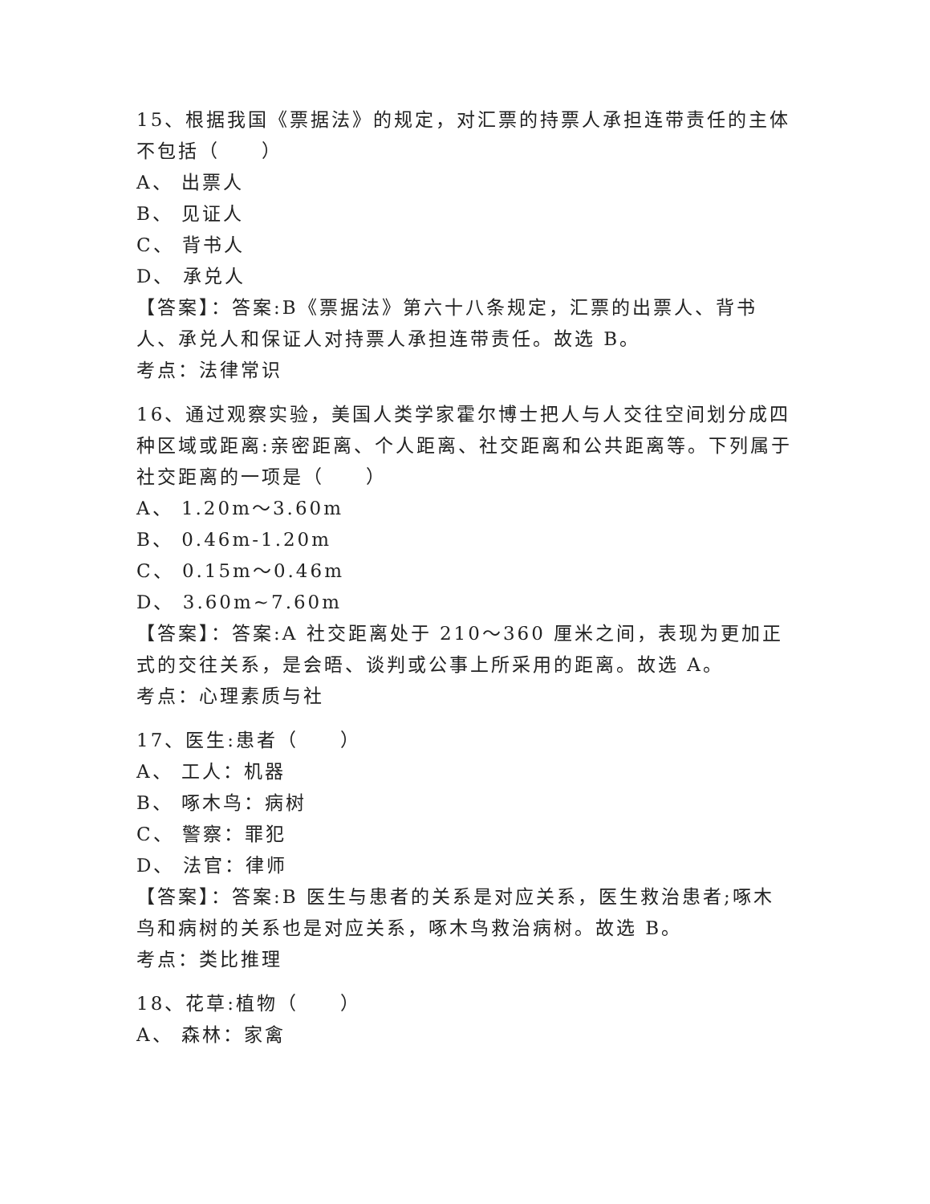15、根据我国《票据法》的规定，对汇票的持票人承担连带责任的主体不包括（　　）
A、 出票人
B、 见证人
C、 背书人
D、 承兑人
【答案】：答案:B《票据法》第六十八条规定，汇票的出票人、背书人、承兑人和保证人对持票人承担连带责任。故选 B。
考点：法律常识
16、通过观察实验，美国人类学家霍尔博士把人与人交往空间划分成四种区域或距离:亲密距离、个人距离、社交距离和公共距离等。下列属于社交距离的一项是（　　）
A、 1.20m～3.60m
B、 0.46m-1.20m
C、 0.15m～0.46m
D、 3.60m~7.60m
【答案】：答案:A 社交距离处于 210～360 厘米之间，表现为更加正式的交往关系，是会晤、谈判或公事上所采用的距离。故选 A。
考点：心理素质与社
17、医生:患者（　　）
A、 工人：机器
B、 啄木鸟：病树
C、 警察：罪犯
D、 法官：律师
【答案】：答案:B 医生与患者的关系是对应关系，医生救治患者;啄木鸟和病树的关系也是对应关系，啄木鸟救治病树。故选 B。
考点：类比推理
18、花草:植物（　　）
A、 森林：家禽